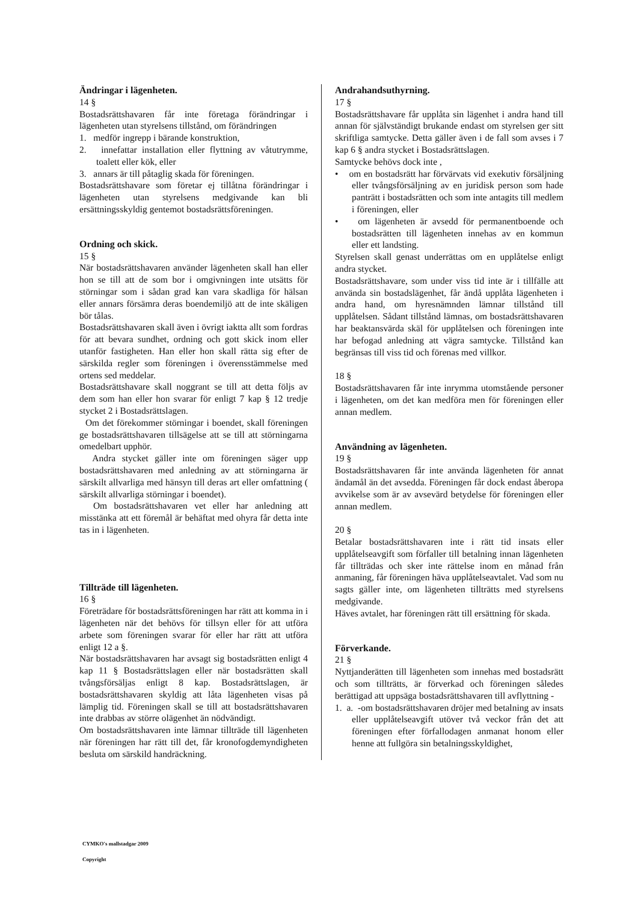Ändringar i lägenheten.
14 §
Bostadsrättshavaren får inte företaga förändringar i lägenheten utan styrelsens tillstånd, om förändringen
1. medför ingrepp i bärande konstruktion,
2. innefattar installation eller flyttning av våtutrymme, toalett eller kök, eller
3. annars är till påtaglig skada för föreningen.
Bostadsrättshavare som företar ej tillåtna förändringar i lägenheten utan styrelsens medgivande kan bli ersättningsskyldig gentemot bostadsrättsföreningen.
Ordning och skick.
15 §
När bostadsrättshavaren använder lägenheten skall han eller hon se till att de som bor i omgivningen inte utsätts för störningar som i sådan grad kan vara skadliga för hälsan eller annars försämra deras boendemiljö att de inte skäligen bör tålas.
Bostadsrättshavaren skall även i övrigt iaktta allt som fordras för att bevara sundhet, ordning och gott skick inom eller utanför fastigheten. Han eller hon skall rätta sig efter de särskilda regler som föreningen i överensstämmelse med ortens sed meddelar.
Bostadsrättshavare skall noggrant se till att detta följs av dem som han eller hon svarar för enligt 7 kap § 12 tredje stycket 2 i Bostadsrättslagen.
Om det förekommer störningar i boendet, skall föreningen ge bostadsrättshavaren tillsägelse att se till att störningarna omedelbart upphör.
Andra stycket gäller inte om föreningen säger upp bostadsrättshavaren med anledning av att störningarna är särskilt allvarliga med hänsyn till deras art eller omfattning ( särskilt allvarliga störningar i boendet).
Om bostadsrättshavaren vet eller har anledning att misstänka att ett föremål är behäftat med ohyra får detta inte tas in i lägenheten.
Tillträde till lägenheten.
16 §
Företrädare för bostadsrättsföreningen har rätt att komma in i lägenheten när det behövs för tillsyn eller för att utföra arbete som föreningen svarar för eller har rätt att utföra enligt 12 a §.
När bostadsrättshavaren har avsagt sig bostadsrätten enligt 4 kap 11 § Bostadsrättslagen eller när bostadsrätten skall tvångsförsäljas enligt 8 kap. Bostadsrättslagen, är bostadsrättshavaren skyldig att låta lägenheten visas på lämplig tid. Föreningen skall se till att bostadsrättshavaren inte drabbas av större olägenhet än nödvändigt.
Om bostadsrättshavaren inte lämnar tillträde till lägenheten när föreningen har rätt till det, får kronofogdemyndigheten besluta om särskild handräckning.
Andrahandsuthyrning.
17 §
Bostadsrättshavare får upplåta sin lägenhet i andra hand till annan för självständigt brukande endast om styrelsen ger sitt skriftliga samtycke. Detta gäller även i de fall som avses i 7 kap 6 § andra stycket i Bostadsrättslagen.
Samtycke behövs dock inte ,
• om en bostadsrätt har förvärvats vid exekutiv försäljning eller tvångsförsäljning av en juridisk person som hade panträtt i bostadsrätten och som inte antagits till medlem i föreningen, eller
• om lägenheten är avsedd för permanentboende och bostadsrätten till lägenheten innehas av en kommun eller ett landsting.
Styrelsen skall genast underrättas om en upplåtelse enligt andra stycket.
Bostadsrättshavare, som under viss tid inte är i tillfälle att använda sin bostadslägenhet, får ändå upplåta lägenheten i andra hand, om hyresnämnden lämnar tillstånd till upplåtelsen. Sådant tillstånd lämnas, om bostadsrättshavaren har beaktansvärda skäl för upplåtelsen och föreningen inte har befogad anledning att vägra samtycke. Tillstånd kan begränsas till viss tid och förenas med villkor.
18 §
Bostadsrättshavaren får inte inrymma utomstående personer i lägenheten, om det kan medföra men för föreningen eller annan medlem.
Användning av lägenheten.
19 §
Bostadsrättshavaren får inte använda lägenheten för annat ändamål än det avsedda. Föreningen får dock endast åberopa avvikelse som är av avsevärd betydelse för föreningen eller annan medlem.
20 §
Betalar bostadsrättshavaren inte i rätt tid insats eller upplåtelseavgift som förfaller till betalning innan lägenheten får tillträdas och sker inte rättelse inom en månad från anmaning, får föreningen häva upplåtelseavtalet. Vad som nu sagts gäller inte, om lägenheten tillträtts med styrelsens medgivande.
Häves avtalet, har föreningen rätt till ersättning för skada.
Förverkande.
21 §
Nyttjanderätten till lägenheten som innehas med bostadsrätt och som tillträtts, är förverkad och föreningen således berättigad att uppsäga bostadsrättshavaren till avflyttning -
1. a. -om bostadsrättshavaren dröjer med betalning av insats eller upplåtelseavgift utöver två veckor från det att föreningen efter förfallodagen anmanat honom eller henne att fullgöra sin betalningsskyldighet,
CYMKO's mallstadgar 2009
Copyright